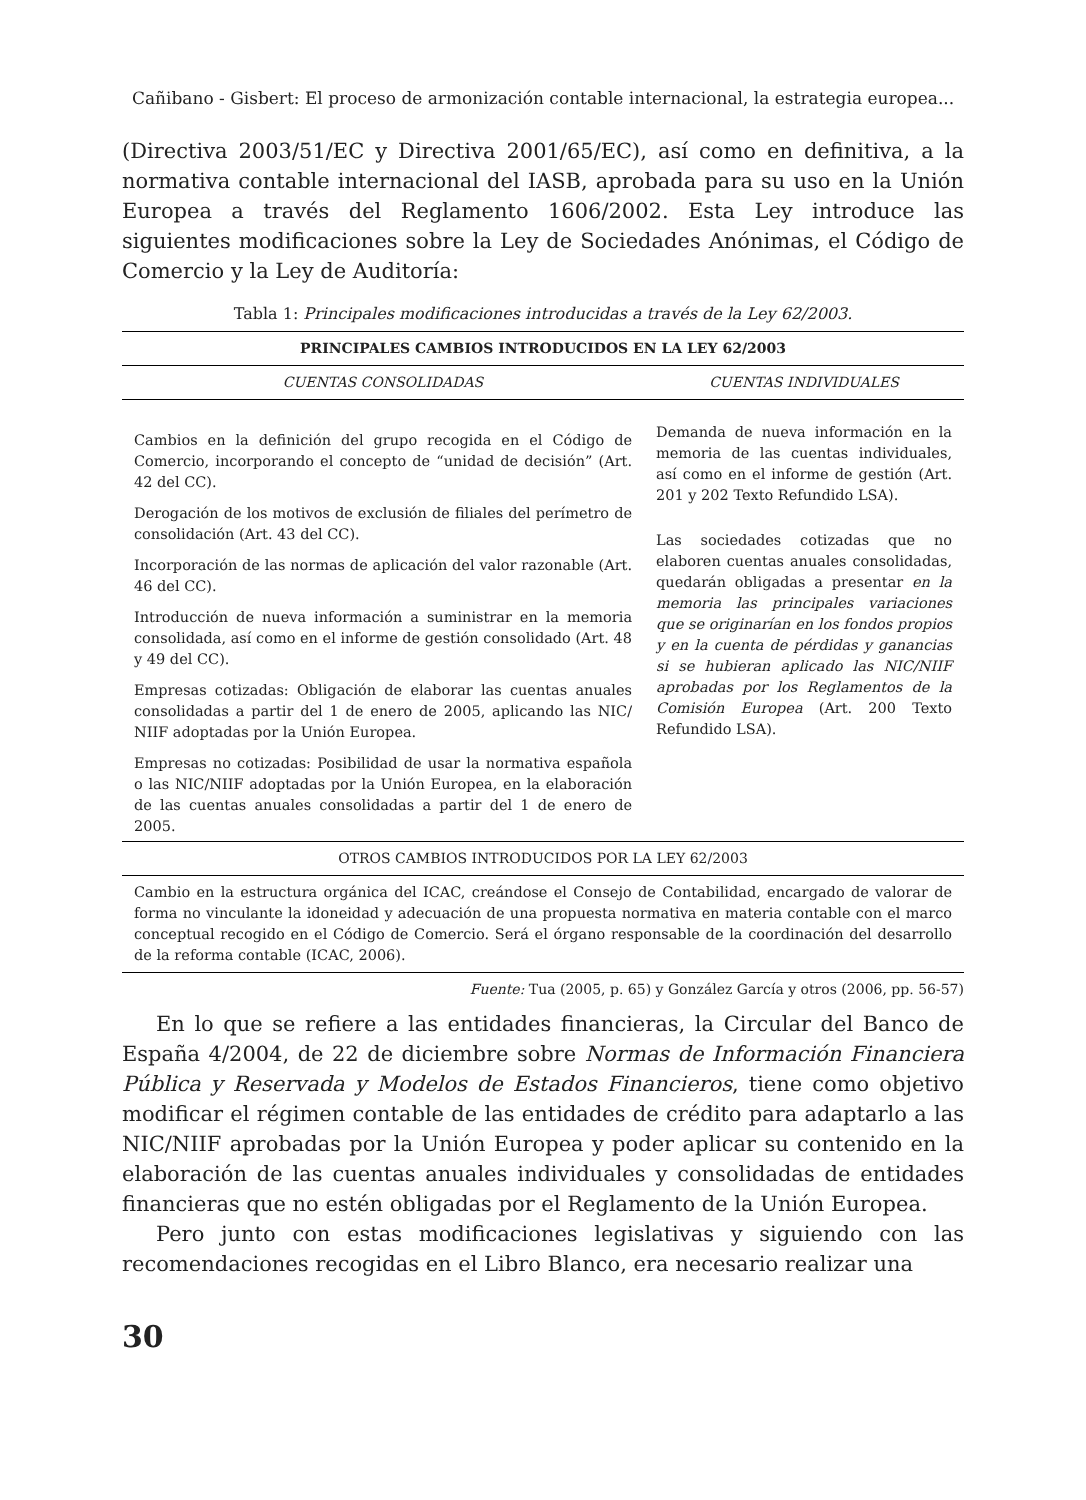Cañibano - Gisbert: El proceso de armonización contable internacional, la estrategia europea...
(Directiva 2003/51/EC y Directiva 2001/65/EC), así como en definitiva, a la normativa contable internacional del IASB, aprobada para su uso en la Unión Europea a través del Reglamento 1606/2002. Esta Ley introduce las siguientes modificaciones sobre la Ley de Sociedades Anónimas, el Código de Comercio y la Ley de Auditoría:
Tabla 1: Principales modificaciones introducidas a través de la Ley 62/2003.
| PRINCIPALES CAMBIOS INTRODUCIDOS EN LA LEY 62/2003 | |
| --- | --- |
| CUENTAS CONSOLIDADAS | CUENTAS INDIVIDUALES |
| Cambios en la definición del grupo recogida en el Código de Comercio, incorporando el concepto de “unidad de decisión” (Art. 42 del CC). Derogación de los motivos de exclusión de filiales del perímetro de consolidación (Art. 43 del CC). Incorporación de las normas de aplicación del valor razonable (Art. 46 del CC). Introducción de nueva información a suministrar en la memoria consolidada, así como en el informe de gestión consolidado (Art. 48 y 49 del CC). Empresas cotizadas: Obligación de elaborar las cuentas anuales consolidadas a partir del 1 de enero de 2005, aplicando las NIC/ NIIF adoptadas por la Unión Europea. Empresas no cotizadas: Posibilidad de usar la normativa española o las NIC/NIIF adoptadas por la Unión Europea, en la elaboración de las cuentas anuales consolidadas a partir del 1 de enero de 2005. | Demanda de nueva información en la memoria de las cuentas individuales, así como en el informe de gestión (Art. 201 y 202 Texto Refundido LSA). Las sociedades cotizadas que no elaboren cuentas anuales consolidadas, quedarán obligadas a presentar en la memoria las principales variaciones que se originarían en los fondos propios y en la cuenta de pérdidas y ganancias si se hubieran aplicado las NIC/NIIF aprobadas por los Reglamentos de la Comisión Europea (Art. 200 Texto Refundido LSA). |
| OTROS CAMBIOS INTRODUCIDOS POR LA LEY 62/2003 | |
| Cambio en la estructura orgánica del ICAC, creándose el Consejo de Contabilidad, encargado de valorar de forma no vinculante la idoneidad y adecuación de una propuesta normativa en materia contable con el marco conceptual recogido en el Código de Comercio. Será el órgano responsable de la coordinación del desarrollo de la reforma contable (ICAC, 2006). | |
Fuente: Tua (2005, p. 65) y González García y otros (2006, pp. 56-57)
En lo que se refiere a las entidades financieras, la Circular del Banco de España 4/2004, de 22 de diciembre sobre Normas de Información Financiera Pública y Reservada y Modelos de Estados Financieros, tiene como objetivo modificar el régimen contable de las entidades de crédito para adaptarlo a las NIC/NIIF aprobadas por la Unión Europea y poder aplicar su contenido en la elaboración de las cuentas anuales individuales y consolidadas de entidades financieras que no estén obligadas por el Reglamento de la Unión Europea.
Pero junto con estas modificaciones legislativas y siguiendo con las recomendaciones recogidas en el Libro Blanco, era necesario realizar una
30